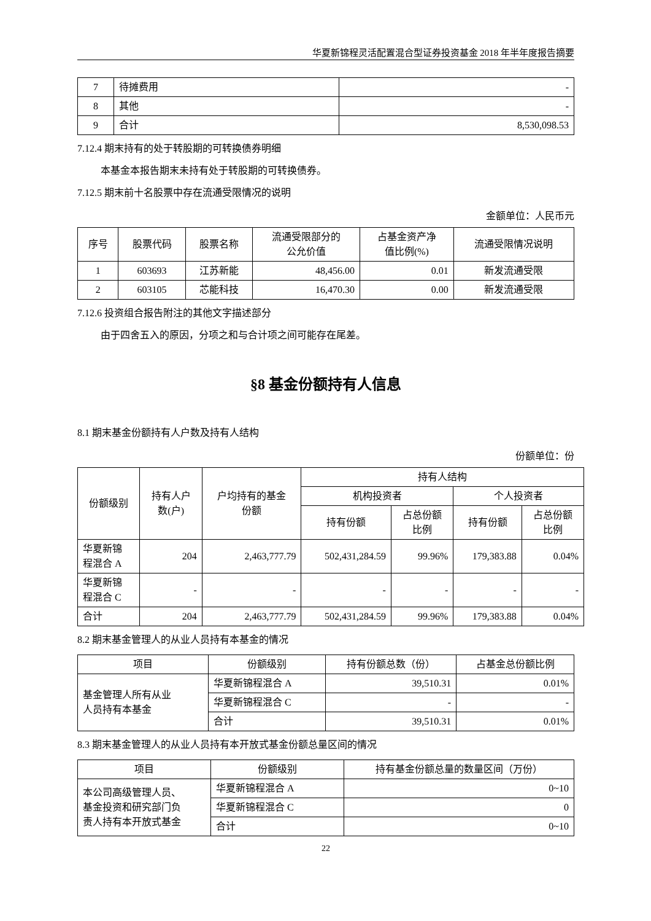华夏新锦程灵活配置混合型证券投资基金 2018 年半年度报告摘要
| 7 | 待摊费用 | - |
| 8 | 其他 | - |
| 9 | 合计 | 8,530,098.53 |
7.12.4 期末持有的处于转股期的可转换债券明细
本基金本报告期末未持有处于转股期的可转换债券。
7.12.5 期末前十名股票中存在流通受限情况的说明
金额单位：人民币元
| 序号 | 股票代码 | 股票名称 | 流通受限部分的 公允价值 | 占基金资产净 值比例(%) | 流通受限情况说明 |
| --- | --- | --- | --- | --- | --- |
| 1 | 603693 | 江苏新能 | 48,456.00 | 0.01 | 新发流通受限 |
| 2 | 603105 | 芯能科技 | 16,470.30 | 0.00 | 新发流通受限 |
7.12.6 投资组合报告附注的其他文字描述部分
由于四舍五入的原因，分项之和与合计项之间可能存在尾差。
§8 基金份额持有人信息
8.1 期末基金份额持有人户数及持有人结构
份额单位：份
| 份额级别 | 持有人户 数(户) | 户均持有的基金 份额 | 持有人结构 | | | |
| --- | --- | --- | --- | --- | --- | --- |
| | | | 机构投资者 | | 个人投资者 | |
| | | | 持有份额 | 占总份额 比例 | 持有份额 | 占总份额 比例 |
| 华夏新锦 程混合 A | 204 | 2,463,777.79 | 502,431,284.59 | 99.96% | 179,383.88 | 0.04% |
| 华夏新锦 程混合 C | - | - | - | - | - | - |
| 合计 | 204 | 2,463,777.79 | 502,431,284.59 | 99.96% | 179,383.88 | 0.04% |
8.2 期末基金管理人的从业人员持有本基金的情况
| 项目 | 份额级别 | 持有份额总数（份） | 占基金总份额比例 |
| --- | --- | --- | --- |
| 基金管理人所有从业 人员持有本基金 | 华夏新锦程混合 A | 39,510.31 | 0.01% |
| | 华夏新锦程混合 C | - | - |
| | 合计 | 39,510.31 | 0.01% |
8.3 期末基金管理人的从业人员持有本开放式基金份额总量区间的情况
| 项目 | 份额级别 | 持有基金份额总量的数量区间（万份） |
| --- | --- | --- |
| 本公司高级管理人员、 基金投资和研究部门负 责人持有本开放式基金 | 华夏新锦程混合 A | 0~10 |
| | 华夏新锦程混合 C | 0 |
| | 合计 | 0~10 |
22